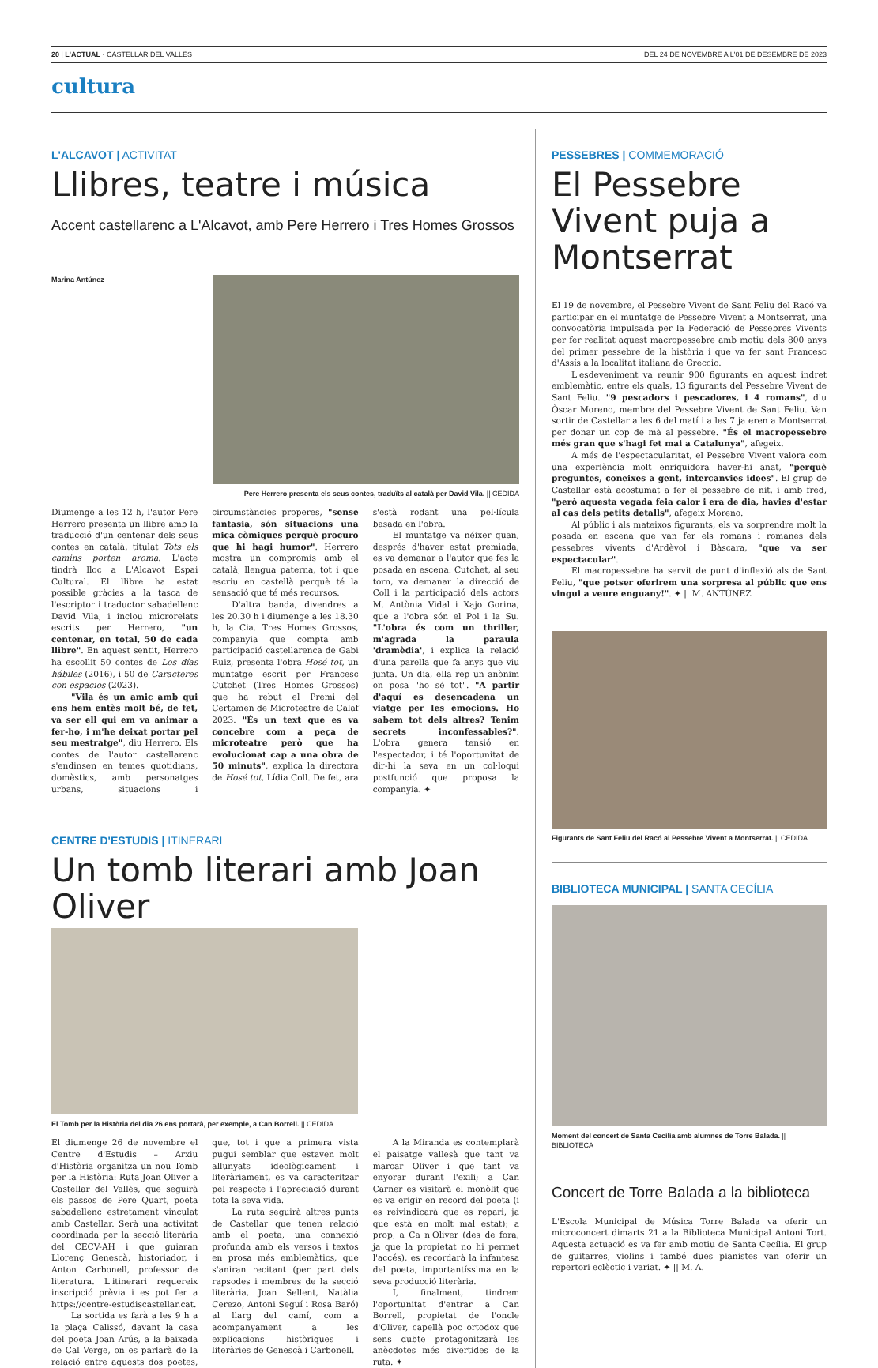20 | L'ACTUAL · CASTELLAR DEL VALLÈS DEL 24 DE NOVEMBRE A L'01 DE DESEMBRE DE 2023
cultura
L'ALCAVOT | ACTIVITAT
Llibres, teatre i música
Accent castellarenc a L'Alcavot, amb Pere Herrero i Tres Homes Grossos
Marina Antúnez
Pere Herrero presenta els seus contes, traduïts al català per David Vila. || CEDIDA
Diumenge a les 12 h, l'autor Pere Herrero presenta un llibre amb la traducció d'un centenar dels seus contes en català, titulat Tots els camins porten aroma. L'acte tindrà lloc a L'Alcavot Espai Cultural. El llibre ha estat possible gràcies a la tasca de l'escriptor i traductor sabadellenc David Vila, i inclou microrelats escrits per Herrero, "un centenar, en total, 50 de cada llibre". En aquest sentit, Herrero ha escollit 50 contes de Los días hábiles (2016), i 50 de Caracteres con espacios (2023).
"Vila és un amic amb qui ens hem entès molt bé, de fet, va ser ell qui em va animar a fer-ho, i m'he deixat portar pel seu mestratge", diu Herrero. Els contes de l'autor castellarenc s'endinsen en temes quotidians, domèstics, amb personatges urbans, situacions i circumstàncies properes, "sense fantasia, són situacions una mica còmiques perquè procuro que hi hagi humor". Herrero mostra un compromís amb el català, llengua paterna, tot i que escriu en castellà perquè té la sensació que té més recursos.
D'altra banda, divendres a les 20.30 h i diumenge a les 18.30 h, la Cia. Tres Homes Grossos, companyia que compta amb participació castellarenca de Gabi Ruiz, presenta l'obra Hosé tot, un muntatge escrit per Francesc Cutchet (Tres Homes Grossos) que ha rebut el Premi del Certamen de Microteatre de Calaf 2023. "És un text que es va concebre com a peça de microteatre però que ha evolucionat cap a una obra de 50 minuts", explica la directora de Hosé tot, Lídia Coll. De fet, ara s'està rodant una pel·lícula basada en l'obra.
El muntatge va néixer quan, després d'haver estat premiada, es va demanar a l'autor que fes la posada en escena. Cutchet, al seu torn, va demanar la direcció de Coll i la participació dels actors M. Antònia Vidal i Xajo Gorina, que a l'obra són el Pol i la Su. "L'obra és com un thriller, m'agrada la paraula 'dramèdia', i explica la relació d'una parella que fa anys que viu junta. Un dia, ella rep un anònim on posa "ho sé tot". "A partir d'aquí es desencadena un viatge per les emocions. Ho sabem tot dels altres? Tenim secrets inconfessables?". L'obra genera tensió en l'espectador, i té l'oportunitat de dir-hi la seva en un col·loqui postfunció que proposa la companyia. ✦
CENTRE D'ESTUDIS | ITINERARI
Un tomb literari amb Joan Oliver
El Tomb per la Història del dia 26 ens portarà, per exemple, a Can Borrell. || CEDIDA
El diumenge 26 de novembre el Centre d'Estudis – Arxiu d'Història organitza un nou Tomb per la Història: Ruta Joan Oliver a Castellar del Vallès, que seguirà els passos de Pere Quart, poeta sabadellenc estretament vinculat amb Castellar. Serà una activitat coordinada per la secció literària del CECV-AH i que guiaran Llorenç Genescà, historiador, i Anton Carbonell, professor de literatura. L'itinerari requereix inscripció prèvia i es pot fer a https://centre-estudiscastellar.cat.
La sortida es farà a les 9 h a la plaça Calissó, davant la casa del poeta Joan Arús, a la baixada de Cal Verge, on es parlarà de la relació entre aquests dos poetes, que, tot i que a primera vista pugui semblar que estaven molt allunyats ideològicament i literàriament, es va caracteritzar pel respecte i l'apreciació durant tota la seva vida.
La ruta seguirà altres punts de Castellar que tenen relació amb el poeta, una connexió profunda amb els versos i textos en prosa més emblemàtics, que s'aniran recitant (per part dels rapsodes i membres de la secció literària, Joan Sellent, Natàlia Cerezo, Antoni Seguí i Rosa Baró) al llarg del camí, com a acompanyament a les explicacions històriques i literàries de Genescà i Carbonell.
A la Miranda es contemplarà el paisatge vallesà que tant va marcar Oliver i que tant va enyorar durant l'exili; a Can Carner es visitarà el monòlit que es va erigir en record del poeta (i es reivindicarà que es repari, ja que està en molt mal estat); a prop, a Ca n'Oliver (des de fora, ja que la propietat no hi permet l'accés), es recordarà la infantesa del poeta, importantíssima en la seva producció literària.
I, finalment, tindrem l'oportunitat d'entrar a Can Borrell, propietat de l'oncle d'Oliver, capellà poc ortodox que sens dubte protagonitzarà les anècdotes més divertides de la ruta. ✦
PESSEBRES | COMMEMORACIÓ
El Pessebre Vivent puja a Montserrat
El 19 de novembre, el Pessebre Vivent de Sant Feliu del Racó va participar en el muntatge de Pessebre Vivent a Montserrat, una convocatòria impulsada per la Federació de Pessebres Vivents per fer realitat aquest macropessebre amb motiu dels 800 anys del primer pessebre de la història i que va fer sant Francesc d'Assís a la localitat italiana de Greccio.
L'esdeveniment va reunir 900 figurants en aquest indret emblemàtic, entre els quals, 13 figurants del Pessebre Vivent de Sant Feliu. "9 pescadors i pescadores, i 4 romans", diu Òscar Moreno, membre del Pessebre Vivent de Sant Feliu. Van sortir de Castellar a les 6 del matí i a les 7 ja eren a Montserrat per donar un cop de mà al pessebre. "És el macropessebre més gran que s'hagi fet mai a Catalunya", afegeix.
A més de l'espectacularitat, el Pessebre Vivent valora com una experiència molt enriquidora haver-hi anat, "perquè preguntes, coneixes a gent, intercanvies idees". El grup de Castellar està acostumat a fer el pessebre de nit, i amb fred, "però aquesta vegada feia calor i era de dia, havies d'estar al cas dels petits detalls", afegeix Moreno.
Al públic i als mateixos figurants, els va sorprendre molt la posada en escena que van fer els romans i romanes dels pessebres vivents d'Ardèvol i Bàscara, "que va ser espectacular".
El macropessebre ha servit de punt d'inflexió als de Sant Feliu, "que potser oferirem una sorpresa al públic que ens vingui a veure enguany!". ✦ || M. ANTÚNEZ
Figurants de Sant Feliu del Racó al Pessebre Vivent a Montserrat. || CEDIDA
BIBLIOTECA MUNICIPAL | SANTA CECÍLIA
Moment del concert de Santa Cecília amb alumnes de Torre Balada. || BIBLIOTECA
Concert de Torre Balada a la biblioteca
L'Escola Municipal de Música Torre Balada va oferir un microconcert dimarts 21 a la Biblioteca Municipal Antoni Tort. Aquesta actuació es va fer amb motiu de Santa Cecília. El grup de guitarres, violins i també dues pianistes van oferir un repertori eclèctic i variat. ✦ || M. A.